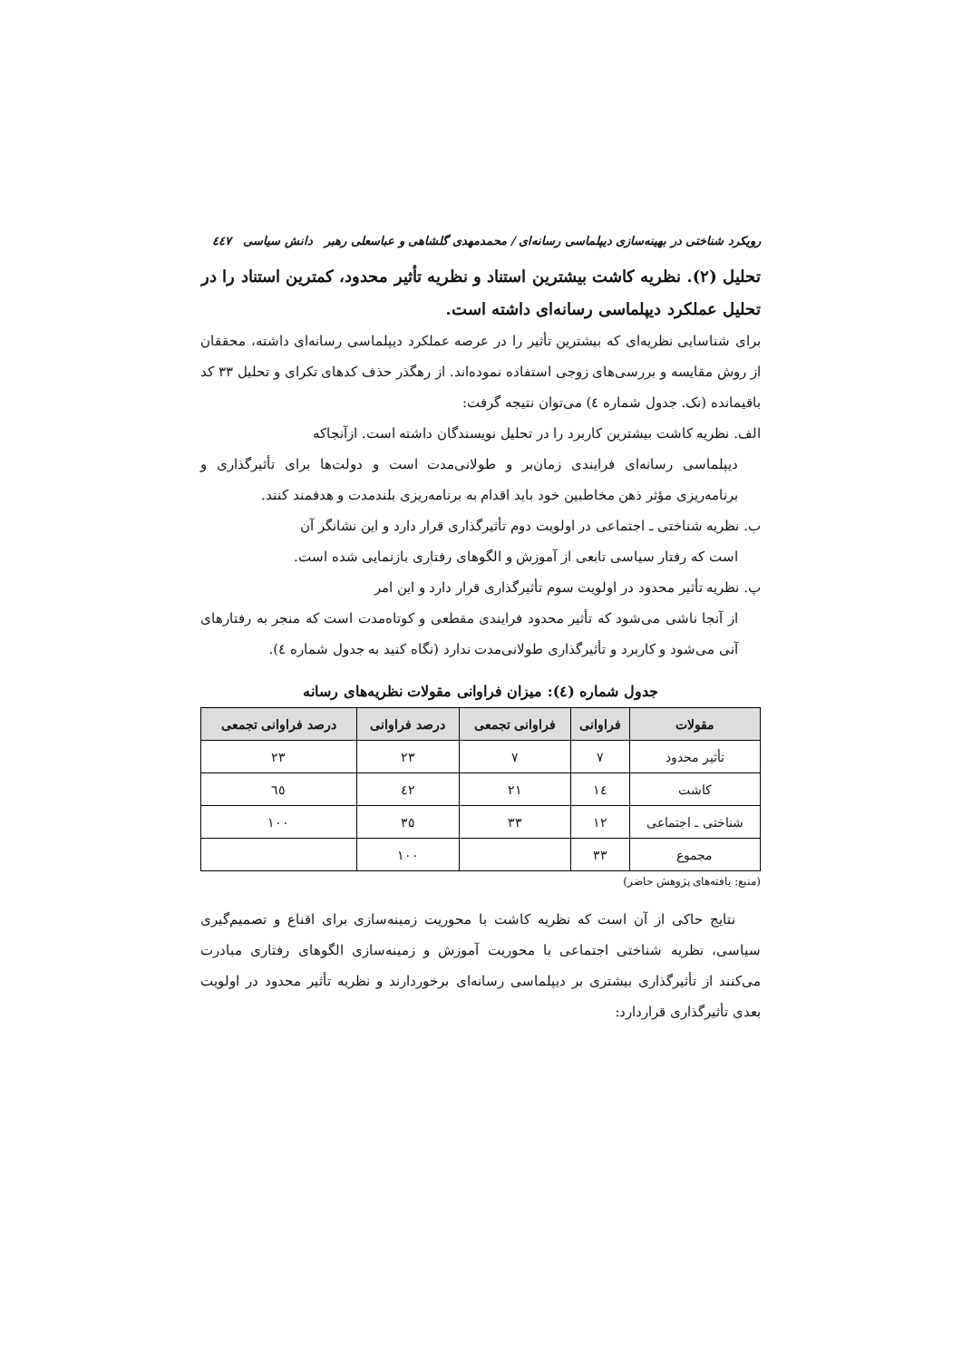رویکرد شناختی در بهینه‌سازی دیپلماسی رسانه‌ای / محمدمهدی گلشاهی و عباسعلی رهبر دانش سیاسی ٤٤٧
تحلیل (۲). نظریه کاشت بیشترین استناد و نظریه تأثیر محدود، کمترین استناد را در تحلیل عملکرد دیپلماسی رسانه‌ای داشته است.
برای شناسایی نظریه‌ای که بیشترین تأثیر را در عرصه عملکرد دیپلماسی رسانه‌ای داشته، محققان از روش مقایسه و بررسی‌های زوجی استفاده نموده‌اند. از رهگذر حذف کدهای تکرای و تحلیل ۳۳ کد باقیمانده (نک. جدول شماره ٤) می‌توان نتیجه گرفت:
الف. نظریه کاشت بیشترین کاربرد را در تحلیل نویسندگان داشته است. ازآنجاکه
دیپلماسی رسانه‌ای فرایندی زمان‌بر و طولانی‌مدت است و دولت‌ها برای تأثیرگذاری و برنامه‌ریزی مؤثر ذهن مخاطبین خود باید اقدام به برنامه‌ریزی بلندمدت و هدفمند کنند.
ب. نظریه شناختی ـ اجتماعی در اولویت دوم تأثیرگذاری قرار دارد و این نشانگر آن
است که رفتار سیاسی تابعی از آموزش و الگوهای رفتاری بازنمایی شده است.
پ. نظریه تأثیر محدود در اولویت سوم تأثیرگذاری قرار دارد و این امر
از آنجا ناشی می‌شود که تأثیر محدود فرایندی مقطعی و کوتاه‌مدت است که منجر به رفتارهای آنی می‌شود و کاربرد و تأثیرگذاری طولانی‌مدت ندارد (نگاه کنید به جدول شماره ٤).
جدول شماره (٤): میزان فراوانی مقولات نظریه‌های رسانه
| مقولات | فراوانی | فراوانی تجمعی | درصد فراوانی | درصد فراوانی تجمعی |
| --- | --- | --- | --- | --- |
| تأثیر محدود | ۷ | ۷ | ۲۳ | ۲۳ |
| کاشت | ١٤ | ۲۱ | ٤۲ | ٦٥ |
| شناختی ـ اجتماعی | ۱۲ | ۳۳ | ۳٥ | ۱۰۰ |
| مجموع | ۳۳ | | ۱۰۰ | |
(منبع: یافته‌های پژوهش حاضر)
نتایج حاکی از آن است که نظریه کاشت با محوریت زمینه‌سازی برای اقناع و تصمیم‌گیری سیاسی، نظریه شناختی اجتماعی با محوریت آموزش و زمینه‌سازی الگوهای رفتاری مبادرت می‌کنند از تأثیرگذاری بیشتری بر دیپلماسی رسانه‌ای برخوردارند و نظریه تأثیر محدود در اولویت بعدی تأثیرگذاری قراردارد: